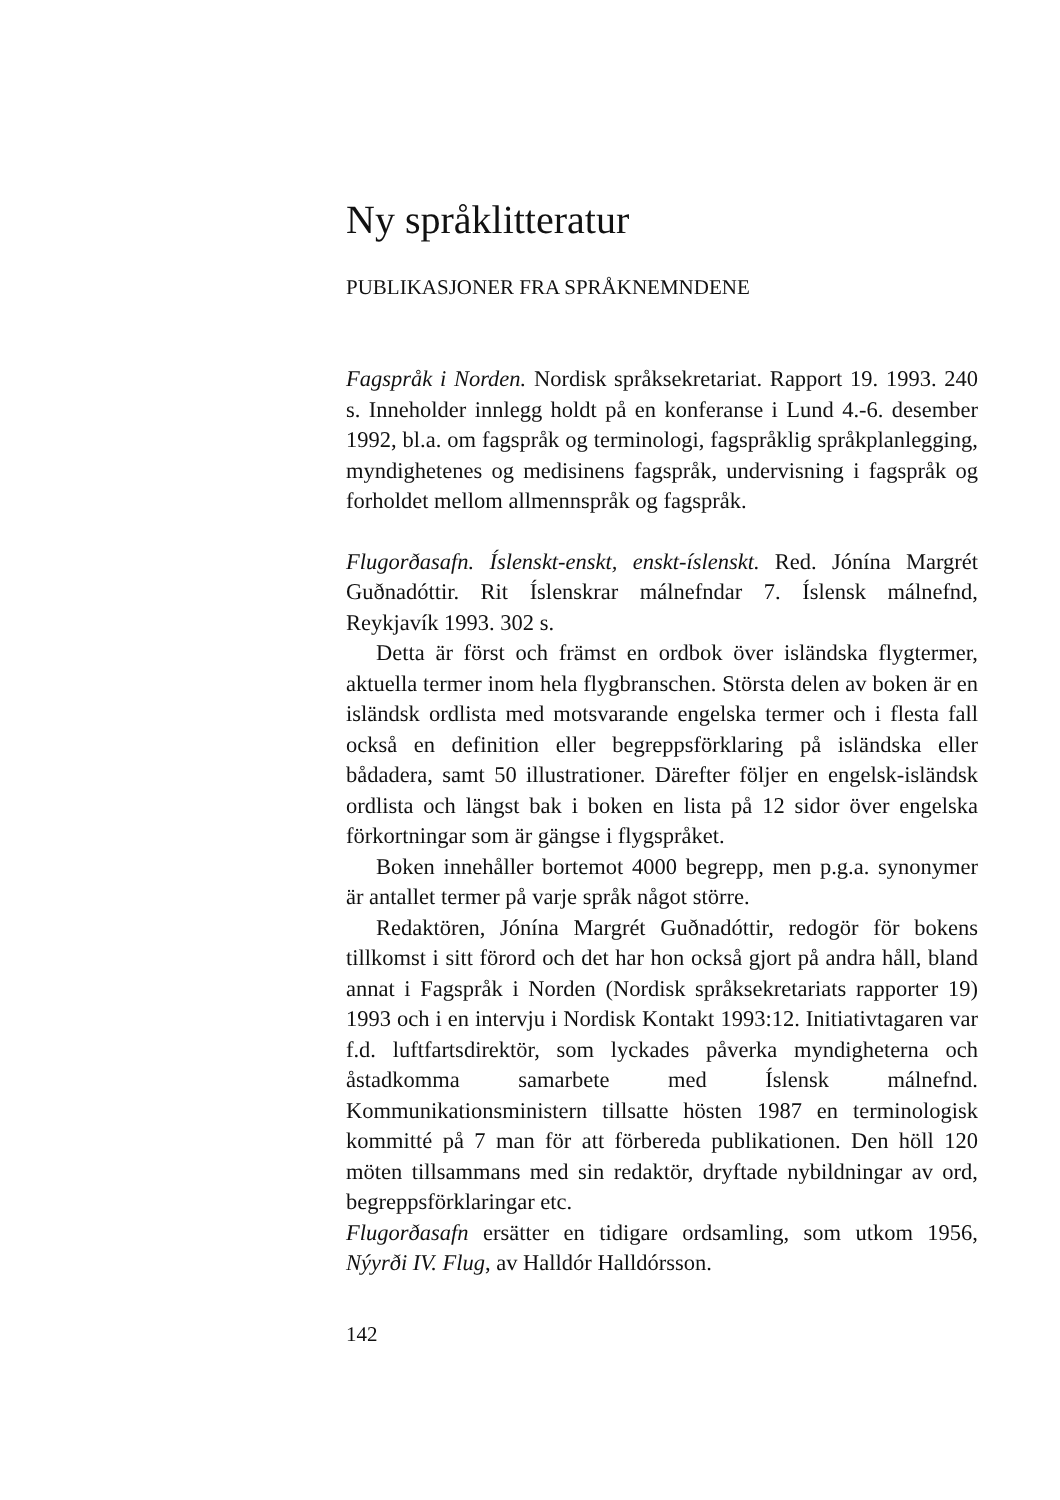Ny språklitteratur
PUBLIKASJONER FRA SPRÅKNEMNDENE
Fagspråk i Norden. Nordisk språksekretariat. Rapport 19. 1993. 240 s. Inneholder innlegg holdt på en konferanse i Lund 4.-6. desember 1992, bl.a. om fagspråk og terminologi, fagspråklig språkplanlegging, myndighetenes og medisinens fagspråk, undervisning i fagspråk og forholdet mellom allmennspråk og fagspråk.
Flugorðasafn. Íslenskt-enskt, enskt-íslenskt. Red. Jónína Margrét Guðnadóttir. Rit Íslenskrar málnefndar 7. Íslensk málnefnd, Reykjavík 1993. 302 s.
Detta är först och främst en ordbok över isländska flygtermer, aktuella termer inom hela flygbranschen. Största delen av boken är en isländsk ordlista med motsvarande engelska termer och i flesta fall också en definition eller begreppsförklaring på isländska eller bådadera, samt 50 illustrationer. Därefter följer en engelsk-isländsk ordlista och längst bak i boken en lista på 12 sidor över engelska förkortningar som är gängse i flygspråket.
Boken innehåller bortemot 4000 begrepp, men p.g.a. synonymer är antallet termer på varje språk något större.
Redaktören, Jónína Margrét Guðnadóttir, redogör för bokens tillkomst i sitt förord och det har hon också gjort på andra håll, bland annat i Fagspråk i Norden (Nordisk språksekretariats rapporter 19) 1993 och i en intervju i Nordisk Kontakt 1993:12. Initiativtagaren var f.d. luftfartsdirektör, som lyckades påverka myndigheterna och åstadkomma samarbete med Íslensk málnefnd. Kommunikationsministern tillsatte hösten 1987 en terminologisk kommitté på 7 man för att förbereda publikationen. Den höll 120 möten tillsammans med sin redaktör, dryftade nybildningar av ord, begreppsförklaringar etc.
Flugorðasafn ersätter en tidigare ordsamling, som utkom 1956, Nýyrði IV. Flug, av Halldór Halldórsson.
142